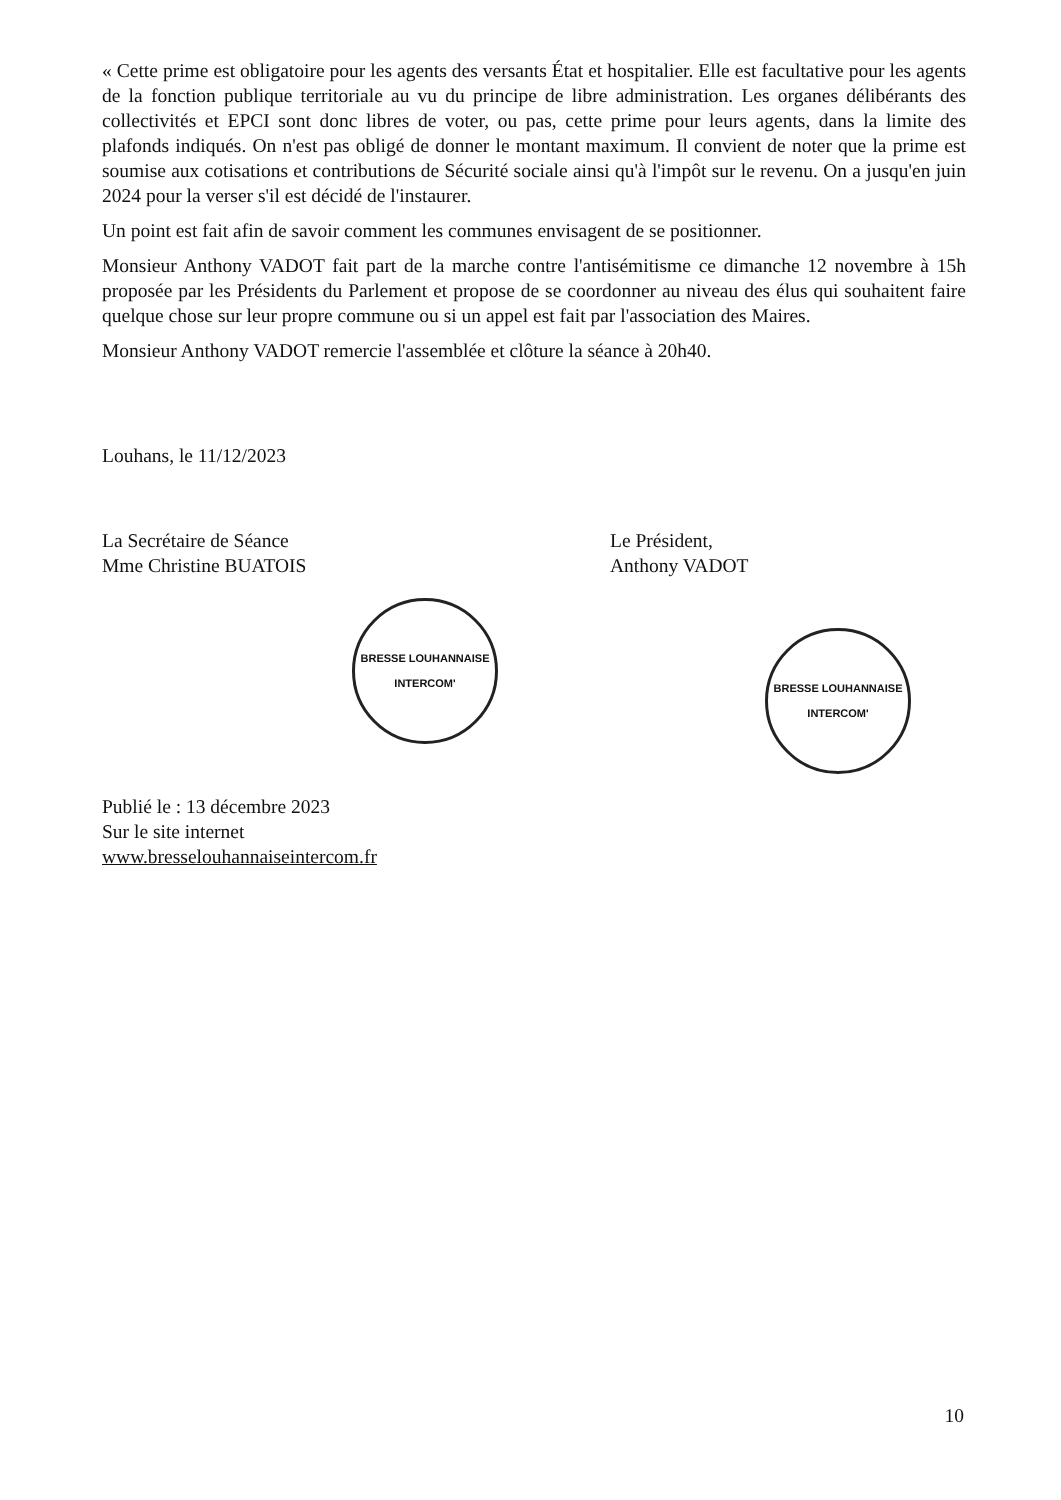« Cette prime est obligatoire pour les agents des versants État et hospitalier. Elle est facultative pour les agents de la fonction publique territoriale au vu du principe de libre administration. Les organes délibérants des collectivités et EPCI sont donc libres de voter, ou pas, cette prime pour leurs agents, dans la limite des plafonds indiqués. On n'est pas obligé de donner le montant maximum. Il convient de noter que la prime est soumise aux cotisations et contributions de Sécurité sociale ainsi qu'à l'impôt sur le revenu. On a jusqu'en juin 2024 pour la verser s'il est décidé de l'instaurer.
Un point est fait afin de savoir comment les communes envisagent de se positionner.
Monsieur Anthony VADOT fait part de la marche contre l'antisémitisme ce dimanche 12 novembre à 15h proposée par les Présidents du Parlement et propose de se coordonner au niveau des élus qui souhaitent faire quelque chose sur leur propre commune ou si un appel est fait par l'association des Maires.
Monsieur Anthony VADOT remercie l'assemblée et clôture la séance à 20h40.
Louhans, le 11/12/2023
La Secrétaire de Séance
Mme Christine BUATOIS
BRESSE LOUHANNAISE INTERCOM'
Le Président,
Anthony VADOT
BRESSE LOUHANNAISE INTERCOM'
Publié le : 13 décembre 2023
Sur le site internet
www.bresselouhannaiseintercom.fr
10